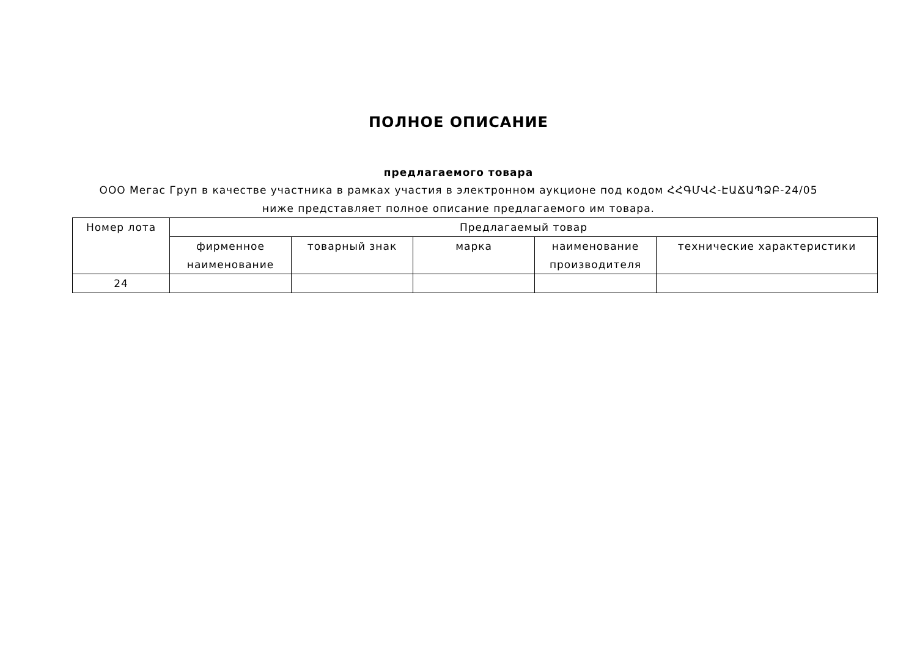ПОЛНОЕ ОПИСАНИЕ
предлагаемого товара
ООО Мегас Груп в качестве участника в рамках участия в электронном аукционе под кодом ՀՀԳՄՎՀ-ԷԱՃԱՊՁԲ-24/05 ниже представляет полное описание предлагаемого им товара.
| Номер лота | Предлагаемый товар | | | | |
| --- | --- | --- | --- | --- | --- |
| | фирменное наименование | товарный знак | марка | наименование производителя | технические характеристики |
| 24 | | | | | |